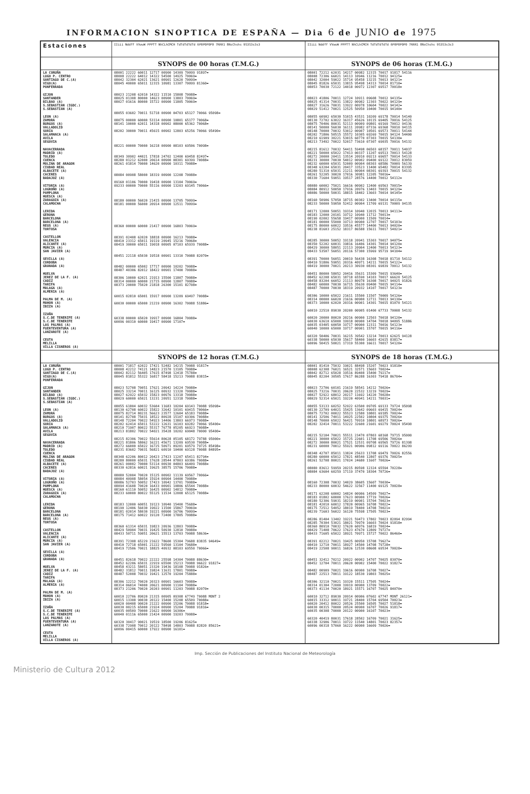INFORMACION SINOPTICA DE ESPAÑA — Dia 6 de JUNIO de 1975
| Estaciones | IIiii Nddff VVwwW PPPTT NhCLhCMCH TdTdTdTdTd 6P0P0P0P0 7RRR1 8NsChshs 9S3S3s3s3 | IIiii Nddff VVwwW PPPTT NhCLhCMCH TdTdTdTdTd 6P0P0P0P0 7RRR1 8NsChshs 9S3S3s3s3 |
| --- | --- | --- |
| | SYNOPS de 00 horas (T.M.G.) | SYNOPS de 06 horas (T.M.G.) |
| LA CORUÑA LUGO P. CENTRO SANTIAGO DE C.(A) VIGO(A) PONFERRADA GIJON SANTANDER BILBAO (A) S.SEBASTIAN (IGDC.) S.SEBASTIAN (A) LEON (A) ZAMORA BURGOS (A) VALLADOLID SORIA SALAMANCA (A) AVILA SEGOVIA NAVACERRADA MADRID (A) TOLEDO CUENCA MOLINA DE ARAGON CIUDAD REAL ALBACETE (A) CACERES BADAJOZ (A) VITORIA (A) LOGROÑO (A) PAMPLONA HUESCA (A) ZARAGOZA (A) CALAMOCHA LERIDA GERONA BARCELONA BARCELONA (A) REUS (A) TORTOSA CASTELLON VALENCIA ALICANTE (A) MURCIA (A) SAN JAVIER (A) SEVILLA (A) CORDOBA GRANADA (A) HUELVA JEREZ DE LA F. (A) CADIZ TARIFA MALAGA (A) ALMERIA (A) PALMA DE M. (A) MAHON (A) IBIZA (A) IZAÑA S.C.DE TENERIFE (A) S.C.DE TENERIFE LAS PALMAS (A) FUERTEVENTURA (A) LANZAROTE (A) CEUTA MELILLA VILLA CISNEROS (A) | 08001 22222 60011 12717 00900 14309 70099 91897= 08008 22222 64012 14322 54500 14925 70069= 08042 32304 62021 13621 00901 12620 70099= 08045 40000 65011 12315 10981 13307 70099 81360= 08023 21208 62010 14322 11510 15808 70088= 08025 01308 80000 14623 00900 13803 70069= 08027 01616 80000 15722 00900 11805 70069= 08055 03602 70011 51718 00900 04703 65127 70066 95098= 08075 00000 60000 53114 00900 10801 65177 70068= 08141 10000 62011 14318 00902 08000 65362 70068= 08202 30000 70011 45615 00902 12803 65256 70066 95490= 08221 00000 70000 16218 00900 08103 69506 70098= 08349 30902 44021 17818 24702 12400 69458 82497= 08280 01212 62000 20614 00900 08301 69399 70088= 08261 01814 70000 14620 00900 10311 70088= 08084 00908 58000 18319 00900 12208 70088= 09160 01106 70000 19418 00900 13104 70069= 09233 00000 70000 55116 00900 13203 69145 70066= 08180 00000 56020 21415 00900 13705 70099= 08181 00000 56000 20914 00900 12511 70099= 08360 00000 60000 21417 00900 16803 70069= 08391 02408 62020 18818 00900 16213 70088= 08410 23312 65011 19119 20945 15216 70068= 08419 30000 65011 19018 00905 07103 65939 70088= 08451 22118 65030 19518 00901 13310 70088 82070= 08482 00000 65002 17717 00900 10202 70088= 08487 40306 82012 18422 00901 17400 70088= 08306 10000 62021 21913 15500 11807 70088= 08314 00000 60000 21715 00900 12807 70088= 08373 20000 75020 21818 26300 15101 82708= 60015 02810 65001 15917 00900 13209 69497 70088= 60030 00000 65000 21219 00900 16302 70088 51886= 60338 00000 65020 19917 00900 16804 70088= 60096 00310 60000 19417 00900 17107= | 08001 72212 62031 14217 00982 12315 70017 91817 54116 08008 72306 66021 14113 10946 11216 70012 94125= 08042 32004 59022 15714 95458 13215 70013 94121= 08045 81826 65031 13815 95498 14313 70014 81710= 08053 70030 72122 14018 00972 12307 69517 70018= 08023 41806 70011 12724 10911 09608 70012 94135= 08025 41314 70031 13822 00902 12303 70022 94129= 08027 31626 70031 13922 00978 10604 70022 94142= 08029 51412 70021 12525 50950 10400 70015 94140= 08055 60902 65030 51015 43531 10209 69178 70014 54140 08130 72702 63022 16317 45626 10115 69405 70016 54125 08075 70406 80031 52113 00909 09801 69169 70012 94136 08141 50000 56030 16111 20982 07316 69368 70010 94115 08148 70000 70032 53012 00907 10501 69573 70011 54144 08202 71806 50515 15572 10305 69269 70015 94124 54400 08210 61909 30221 53015 60770 07303 70015 54130= 08213 73492 70022 52017 73610 07307 69035 70016 54132 08215 81612 70032 54411 59498 06503 68157 70011 54037 08221 50000 65022 17413 00337 11207 69513 70013 54128 08272 20000 20411 13514 20910 09213 69657 70014 54133 08231 30000 70030 54012 00902 09400 69122 70012 83059 08232 60000 65031 52009 00904 08303 68586 70009 56139 08348 63204 65031 20417 33523 11400 65482 70014 83395 08280 51310 65031 21211 00904 08301 69393 70015 54132 08261 52205 30020 17016 30981 12205 70016= 08330 71604 59051 19517 28576 14400 70012 54112= 08080 60002 75021 16616 00902 12400 69563 70015= 08084 80912 50050 17916 20976 13403 70015 94129= 08086 50000 50031 18815 18402 13603 70014 94145= 08160 50906 57050 18715 00302 13400 70014 94115= 08233 50000 59050 52412 00904 11709 69131 70009 94135 08171 12000 50051 19314 10940 12015 70013 94113= 08183 12000 20101 19712 10940 11712 70013= 08190 02002 55658 19417 00900 11509 70014= 08181 00000 55000 19713 00900 12707 70017 54103= 08175 80000 60022 19516 45577 14400 70013 94020= 08238 81603 25152 18317 86588 15611 70017 54021= 08285 30000 50052 19118 20941 15303 70017 94075= 08350 52202 60031 19816 16406 14301 70014 94120= 08429 30000 58051 22113 20904 12400 70013 54123= 08433 53507 56051 20116 57300 15969 95719 94104= 08391 70000 56051 20019 56438 16308 70018 81710 54112 08410 51806 59051 20316 40971 14211 70015 54122= 08419 30000 70021 20213 30930 08301 69839 70012 54132 08451 80000 58052 20416 35631 15309 70015 93640= 08452 62208 65031 18718 65590 14103 70017 66620 54125 08458 83204 66052 21113 80978 16308 70017 94025 91826 08482 60000 70030 16715 35630 09400 70015 94114= 08487 70000 70030 18319 20932 14107 70017 54123= 08306 10000 65022 21611 15500 11507 70009 54126= 08314 00000 66020 21616 00900 12711 70013 94130= 08373 10000 62020 20316 00901 14301 70015 81070 54121 60010 22510 89030 20200 00905 01400 67733 70008 54132 60020 20000 80020 20216 00900 12503 70018 94120= 60030 63610 65000 19918 00900 14704 70018 94095 51886 60035 03405 60050 19717 00900 12311 70016 54123= 60040 10000 65000 19717 00901 15707 70015 94116= 60320 50406 70031 16215 39542 13214 70013 62625 94128 60338 50000 65030 15617 58400 16603 42615 83817= 60096 50415 50021 17319 55300 16611 70017 54120= |
| | SYNOPS de 12 horas (T.M.G.) | SYNOPS de 18 horas (T.M.G.) |
| LA CORUÑA LUGO P. CENTRO SANTIAGO DE C.(A) VIGO(A) PONFERRADA GIJON SANTANDER BILBAO (A) S.SEBASTIAN (IGDC.) S.SEBASTIAN (A) LEON (A) ZAMORA BURGOS (A) VALLADOLID SORIA SALAMANCA (A) AVILA SEGOVIA NAVACERRADA MADRID (A) TOLEDO CUENCA MOLINA DE ARAGON CIUDAD REAL ALBACETE (A) CACERES BADAJOZ (A) VITORIA (A) LOGROÑO (A) PAMPLONA HUESCA (A) ZARAGOZA (A) CALAMOCHA LERIDA GERONA BARCELONA BARCELONA (A) REUS (A) TORTOSA CASTELLON VALENCIA ALICANTE (A) MURCIA (A) SAN JAVIER (A) SEVILLA (A) CORDOBA GRANADA (A) HUELVA JEREZ DE LA F. (A) CADIZ TARIFA MALAGA (A) ALMERIA (A) PALMA DE M. (A) MAHON (A) IBIZA (A) IZAÑA S.C.DE TENERIFE (A) S.C.DE TENERIFE LAS PALMAS (A) FUERTEVENTURA (A) LANZAROTE (A) CEUTA MELILLA VILLA CISNEROS (A) | 08001 71817 62022 17421 52482 14215 70088 91817= 08008 42212 74121 14823 21570 13105 70088= 08042 82112 56405 17615 87498 12418 75788= 08045 81812 55322 16817 58418 15213 70088 83815= 08023 52708 70051 17621 20942 14224 70088= 08025 33214 70011 16125 00932 11320 70088= 08027 62922 65032 15823 00976 13318 70088= 08029 60000 65021 13231 20951 12318 70088= 08055 61804 60032 53604 11683 10204 69143 70088 95098= 08130 62708 60022 15822 32642 10101 69415 70066= 08075 82714 80231 56623 23577 12604 65183 70088= 08141 82708 75031 18522 80928 15107 69306 70088= 08148 72204 70022 54923 14406 13803 66973 70088= 08202 62414 65011 53222 12631 16103 69282 70066 95400= 08210 71907 80022 55317 76778 05205 66923 70088= 08213 81802 70022 54021 35428 10202 69048 70000 95400= 08215 82306 70022 55614 80628 05105 68172 79788 95000= 08221 81806 58062 16221 45671 13209 69530 70088= 08272 66000 65022 16725 50971 09201 69579 79725 85498= 08231 83602 70031 56821 60910 10400 69128 70088 84895= 08348 62206 80012 20423 27423 11207 65411 82794= 08280 80000 65031 17628 28544 07803 69386 70088= 08261 00002 70000 53114 00930 04803 66409 70088= 08330 62816 60021 19625 38575 15706 70088= 08080 52004 70020 15125 00902 11139 69567 70066= 08084 40908 58054 15924 00904 14400 70088= 08086 52703 50052 17423 10942 13701 70088= 08094 41608 70020 16433 00901 10806 65544 70088= 08160 61110 50052 16425 00902 14812 70088= 08233 60000 80022 55125 11534 12008 65125 70088= 08183 12000 60051 19123 10940 15400 75688= 08190 12406 56030 19022 11500 15867 70069= 08181 02014 58030 19221 00900 16706 70099= 08175 71412 60022 19120 72400 17805 70088= 08360 61314 65031 19823 20936 12803 70088= 08429 50904 70031 19425 50930 12810 70088= 08433 50711 59051 20621 15513 13703 70088 58636= 08391 72308 65229 21622 78600 15304 79688 83835 94649= 08410 72718 65001 21222 59560 13104 79688= 08419 72506 70021 18825 40932 08103 69550 70066= 08451 82618 70022 22222 25598 14304 70088 88630= 08452 62206 65031 22919 65500 15213 70088 96622 91827= 08458 43211 58051 23320 19436 18108 70088 91826= 08482 31812 70011 19824 11631 17801 70088= 08487 52008 70032 19421 12570 19204 75888= 08306 12212 70020 20323 00901 16603 70088= 08314 06014 74000 20621 00900 11104 70088= 08373 21206 70020 20203 00901 11203 70088 82070= 60010 22706 89020 21315 00905 09308 67749 70088 MONT 2 60015 13308 90030 20122 15400 15208 65509 70088= 60020 00408 90020 21222 00900 15206 70088 91818= 60030 00215 65000 21924 00900 15204 70088 91816= 60035 00509 70000 21622 00900 16306= 60040 01116 65000 21424 00900 19203 70088= 60320 30417 90021 19519 18500 19206 81625= 60338 72908 70012 20122 78498 14803 70088 82820 85621= 60096 00415 60000 17922 00900 16101= | 08001 81410 75032 19021 88498 15207 70023 91818= 08008 62308 76021 16521 32571 15603 70024= 08042 82712 65028 19516 89408 15400 79217= 08045 82204 30505 17617 86288 16303 79418 86704= 08023 72706 60101 21619 58541 14212 70026= 08025 73216 70031 20620 22532 13219 70029= 08027 52922 68012 20217 11692 14220 70028= 08029 52314 65021 19220 40941 14211 70031= 08055 53133 60252 52922 63500 09705 69133 79724 95098 08130 22709 64021 15425 13642 09603 69415 70024= 08075 72702 00022 55523 12580 10801 69185 70024= 08141 32506 74011 14925 22502 10804 69375 70026= 08148 70000 65022 56421 70910 10801 68973 70026= 08202 32414 70011 53222 32600 21601 69279 70024 95490 08215 52104 70021 55511 23470 07803 68168 79715 95000 08221 30000 65022 15725 22601 11708 69506 70026= 08272 30000 80021 17521 12531 09708 69565 79726 81398 08231 60000 70012 55921 00906 09812 69116 70022 86299 08348 42707 85011 13824 25633 11708 69479 70026 82556 08280 60000 65012 17821 48540 12807 69376 70025= 08261 52708 80021 17024 24680 11607 70026= 08080 83612 59959 20215 89598 12324 65594 70228= 08084 63604 60259 17119 37470 18304 70726= 08160 72308 70032 14029 38605 15607 70030= 08233 80000 60032 54622 32567 11400 69125 70028= 08171 62208 60002 14824 00906 14509 70027= 08183 01802 60000 17623 00900 17719 70026= 08180 52306 59031 18219 00901 15704 70023= 08181 42010 60012 17820 00965 16708 70022= 08175 72512 54052 18019 78400 14708 70021= 08239 71603 56022 16120 75598 17505 70023= 08286 81404 13402 19221 59473 17802 70023 82094 82994 08285 70304 53021 18021 70970 16603 70024 91818= 08360 80910 70032 17620 60976 16819 70024= 08429 71408 70622 17623 47670 12809 79727= 08433 71605 65022 18921 70971 15727 70022 86460= 08391 02212 70021 19425 00950 15708 79627= 08410 12710 70011 18927 14500 14708 79728= 08419 22508 90011 16826 12530 08608 69534 70028= 08451 32412 70212 20922 00902 14707 70025 83070= 08452 12704 70011 20620 00902 15400 70022 91827= 08482 00909 70021 19616 00900 16708 70027= 08487 22513 70011 19122 18530 19803 70025= 08306 32110 70021 19320 15511 17505 70024= 08314 01304 72000 19919 00900 13709 70022= 08373 41134 70020 18921 15571 16707 70025 84070= 60010 32712 89030 20914 00906 07602 67747 MONT 26121= 60015 33312 90011 19721 28400 15704 69504 70023= 60020 20412 80022 20526 25500 16505 70027 51818= 60030 00315 70000 20524 00900 16707 70026 91817= 60035 00308 70000 20122 00900 16107 70023= 60320 40419 80031 17618 28502 16709 70021 31625= 60338 32906 70011 19722 11540 14801 70023 82357= 60096 00318 57060 16222 00900 16609 70026= |
Imp. Sección de Publicaciones del Instituto Nacional de Meteorología
Ministerio de Cultura 2012